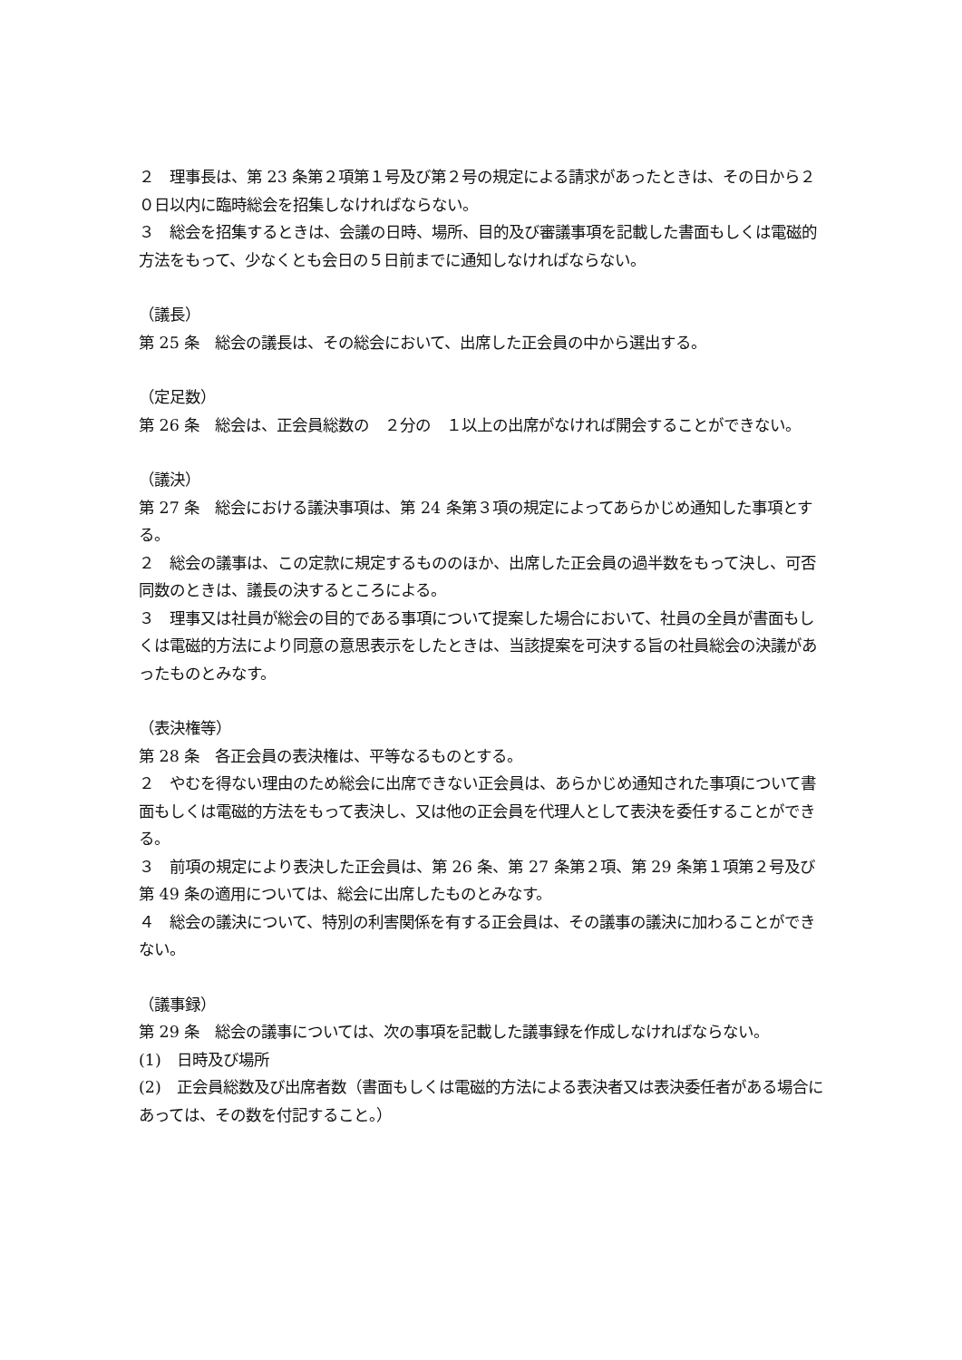２　理事長は、第 23 条第２項第１号及び第２号の規定による請求があったときは、その日から２０日以内に臨時総会を招集しなければならない。
３　総会を招集するときは、会議の日時、場所、目的及び審議事項を記載した書面もしくは電磁的方法をもって、少なくとも会日の５日前までに通知しなければならない。
（議長）
第 25 条　総会の議長は、その総会において、出席した正会員の中から選出する。
（定足数）
第 26 条　総会は、正会員総数の　２分の　１以上の出席がなければ開会することができない。
（議決）
第 27 条　総会における議決事項は、第 24 条第３項の規定によってあらかじめ通知した事項とする。
２　総会の議事は、この定款に規定するもののほか、出席した正会員の過半数をもって決し、可否同数のときは、議長の決するところによる。
３　理事又は社員が総会の目的である事項について提案した場合において、社員の全員が書面もしくは電磁的方法により同意の意思表示をしたときは、当該提案を可決する旨の社員総会の決議があったものとみなす。
（表決権等）
第 28 条　各正会員の表決権は、平等なるものとする。
２　やむを得ない理由のため総会に出席できない正会員は、あらかじめ通知された事項について書面もしくは電磁的方法をもって表決し、又は他の正会員を代理人として表決を委任することができる。
３　前項の規定により表決した正会員は、第 26 条、第 27 条第２項、第 29 条第１項第２号及び第 49 条の適用については、総会に出席したものとみなす。
４　総会の議決について、特別の利害関係を有する正会員は、その議事の議決に加わることができない。
（議事録）
第 29 条　総会の議事については、次の事項を記載した議事録を作成しなければならない。
(1)　日時及び場所
(2)　正会員総数及び出席者数（書面もしくは電磁的方法による表決者又は表決委任者がある場合にあっては、その数を付記すること。）